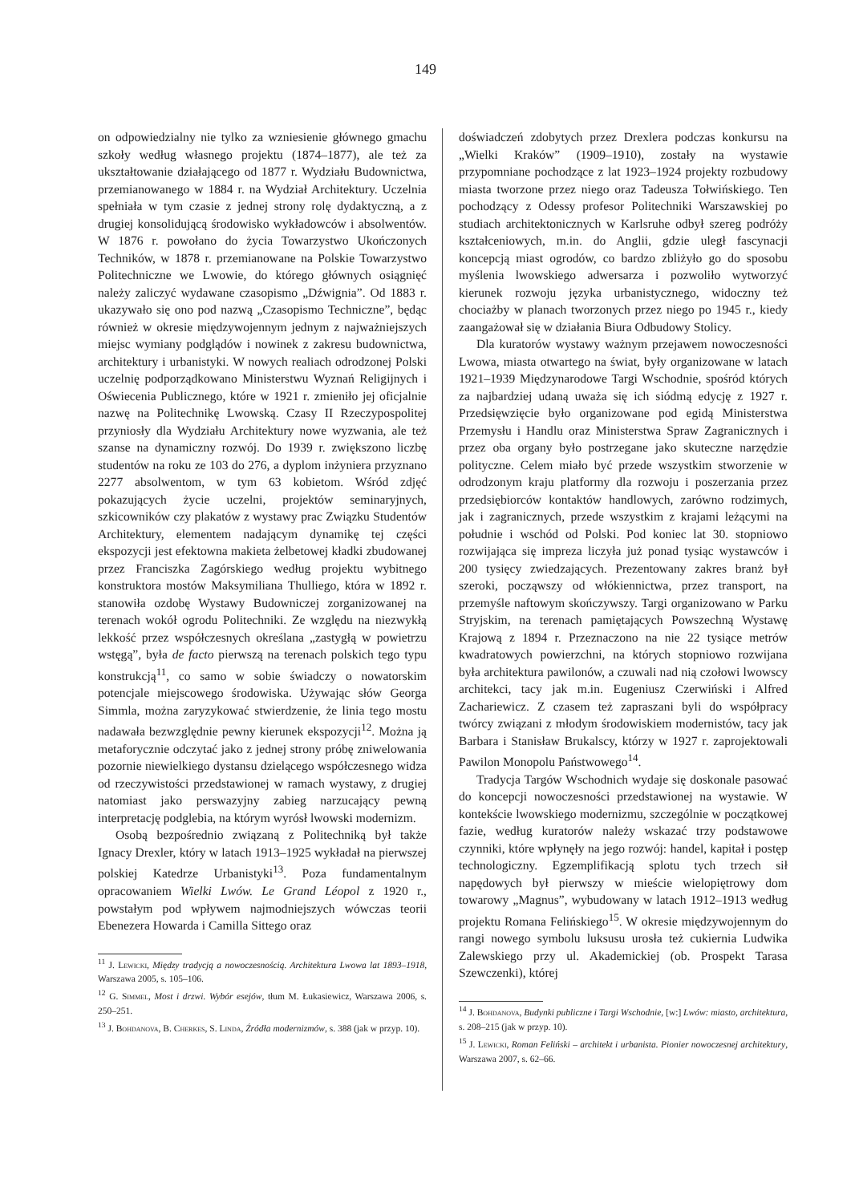149
on odpowiedzialny nie tylko za wzniesienie głównego gmachu szkoły według własnego projektu (1874–1877), ale też za ukształtowanie działającego od 1877 r. Wydziału Budownictwa, przemianowanego w 1884 r. na Wydział Architektury. Uczelnia spełniała w tym czasie z jednej strony rolę dydaktyczną, a z drugiej konsolidującą środowisko wykładowców i absolwentów. W 1876 r. powołano do życia Towarzystwo Ukończonych Techników, w 1878 r. przemianowane na Polskie Towarzystwo Politechniczne we Lwowie, do którego głównych osiągnięć należy zaliczyć wydawane czasopismo „Dźwignia”. Od 1883 r. ukazywało się ono pod nazwą „Czasopismo Techniczne”, będąc również w okresie międzywojennym jednym z najważniejszych miejsc wymiany podglądów i nowinek z zakresu budownictwa, architektury i urbanistyki. W nowych realiach odrodzonej Polski uczelnię podporządkowano Ministerstwu Wyznań Religijnych i Oświecenia Publicznego, które w 1921 r. zmieniło jej oficjalnie nazwę na Politechnikę Lwowską. Czasy II Rzeczypospolitej przyniosły dla Wydziału Architektury nowe wyzwania, ale też szanse na dynamiczny rozwój. Do 1939 r. zwiększono liczbę studentów na roku ze 103 do 276, a dyplom inżyniera przyznano 2277 absolwentom, w tym 63 kobietom. Wśród zdjęć pokazujących życie uczelni, projektów seminaryjnych, szkicowników czy plakatów z wystawy prac Związku Studentów Architektury, elementem nadającym dynamikę tej części ekspozycji jest efektowna makieta żelbetowej kładki zbudowanej przez Franciszka Zagórskiego według projektu wybitnego konstruktora mostów Maksymiliana Thulliego, która w 1892 r. stanowiła ozdobę Wystawy Budowniczej zorganizowanej na terenach wokół ogrodu Politechniki. Ze względu na niezwykłą lekkość przez współczesnych określana „zastygłą w powietrzu wstęgą”, była de facto pierwszą na terenach polskich tego typu konstrukcją<sup>11</sup>, co samo w sobie świadczy o nowatorskim potencjale miejscowego środowiska. Używając słów Georga Simmla, można zaryzykować stwierdzenie, że linia tego mostu nadawała bezwzględnie pewny kierunek ekspozycji<sup>12</sup>. Można ją metaforycznie odczytać jako z jednej strony próbę zniwelowania pozornie niewielkiego dystansu dzielącego współczesnego widza od rzeczywistości przedstawionej w ramach wystawy, z drugiej natomiast jako perswazyjny zabieg narzucający pewną interpretację podglebia, na którym wyrósł lwowski modernizm.
Osobą bezpośrednio związaną z Politechniką był także Ignacy Drexler, który w latach 1913–1925 wykładał na pierwszej polskiej Katedrze Urbanistyki<sup>13</sup>. Poza fundamentalnym opracowaniem Wielki Lwów. Le Grand Léopol z 1920 r., powstałym pod wpływem najmodniejszych wówczas teorii Ebenezera Howarda i Camilla Sittego oraz
<sup>11</sup> J. Lewicki, Między tradycją a nowoczesnością. Architektura Lwowa lat 1893–1918, Warszawa 2005, s. 105–106.
<sup>12</sup> G. Simmel, Most i drzwi. Wybór esejów, tłum M. Łukasiewicz, Warszawa 2006, s. 250–251.
<sup>13</sup> J. Bohdanova, B. Cherkes, S. Linda, Źródła modernizmów, s. 388 (jak w przyp. 10).
doświadczeń zdobytych przez Drexlera podczas konkursu na „Wielki Kraków” (1909–1910), zostały na wystawie przypomniane pochodzące z lat 1923–1924 projekty rozbudowy miasta tworzone przez niego oraz Tadeusza Tołwińskiego. Ten pochodzący z Odessy profesor Politechniki Warszawskiej po studiach architektonicznych w Karlsruhe odbył szereg podróży kształceniowych, m.in. do Anglii, gdzie uległ fascynacji koncepcją miast ogrodów, co bardzo zbliżyło go do sposobu myślenia lwowskiego adwersarza i pozwoliło wytworzyć kierunek rozwoju języka urbanistycznego, widoczny też chociażby w planach tworzonych przez niego po 1945 r., kiedy zaangażował się w działania Biura Odbudowy Stolicy.
Dla kuratorów wystawy ważnym przejawem nowoczesności Lwowa, miasta otwartego na świat, były organizowane w latach 1921–1939 Międzynarodowe Targi Wschodnie, spośród których za najbardziej udaną uważa się ich siódmą edycję z 1927 r. Przedsięwzięcie było organizowane pod egidą Ministerstwa Przemysłu i Handlu oraz Ministerstwa Spraw Zagranicznych i przez oba organy było postrzegane jako skuteczne narzędzie polityczne. Celem miało być przede wszystkim stworzenie w odrodzonym kraju platformy dla rozwoju i poszerzania przez przedsiębiorców kontaktów handlowych, zarówno rodzimych, jak i zagranicznych, przede wszystkim z krajami leżącymi na południe i wschód od Polski. Pod koniec lat 30. stopniowo rozwijająca się impreza liczyła już ponad tysiąc wystawców i 200 tysięcy zwiedzających. Prezentowany zakres branż był szeroki, począwszy od włókiennictwa, przez transport, na przemyśle naftowym skończywszy. Targi organizowano w Parku Stryjskim, na terenach pamiętających Powszechną Wystawę Krajową z 1894 r. Przeznaczono na nie 22 tysiące metrów kwadratowych powierzchni, na których stopniowo rozwijana była architektura pawilonów, a czuwali nad nią czołowi lwowscy architekci, tacy jak m.in. Eugeniusz Czerwiński i Alfred Zachariewicz. Z czasem też zapraszani byli do współpracy twórcy związani z młodym środowiskiem modernistów, tacy jak Barbara i Stanisław Brukalscy, którzy w 1927 r. zaprojektowali Pawilon Monopolu Państwowego<sup>14</sup>.
Tradycja Targów Wschodnich wydaje się doskonale pasować do koncepcji nowoczesności przedstawionej na wystawie. W kontekście lwowskiego modernizmu, szczególnie w początkowej fazie, według kuratorów należy wskazać trzy podstawowe czynniki, które wpłynęły na jego rozwój: handel, kapitał i postęp technologiczny. Egzemplifikacją splotu tych trzech sił napędowych był pierwszy w mieście wielopiętrowy dom towarowy „Magnus”, wybudowany w latach 1912–1913 według projektu Romana Felińskiego<sup>15</sup>. W okresie międzywojennym do rangi nowego symbolu luksusu urosła też cukiernia Ludwika Zalewskiego przy ul. Akademickiej (ob. Prospekt Tarasa Szewczenki), której
<sup>14</sup> J. Bohdanova, Budynki publiczne i Targi Wschodnie, [w:] Lwów: miasto, architektura, s. 208–215 (jak w przyp. 10).
<sup>15</sup> J. Lewicki, Roman Feliński – architekt i urbanista. Pionier nowoczesnej architektury, Warszawa 2007, s. 62–66.